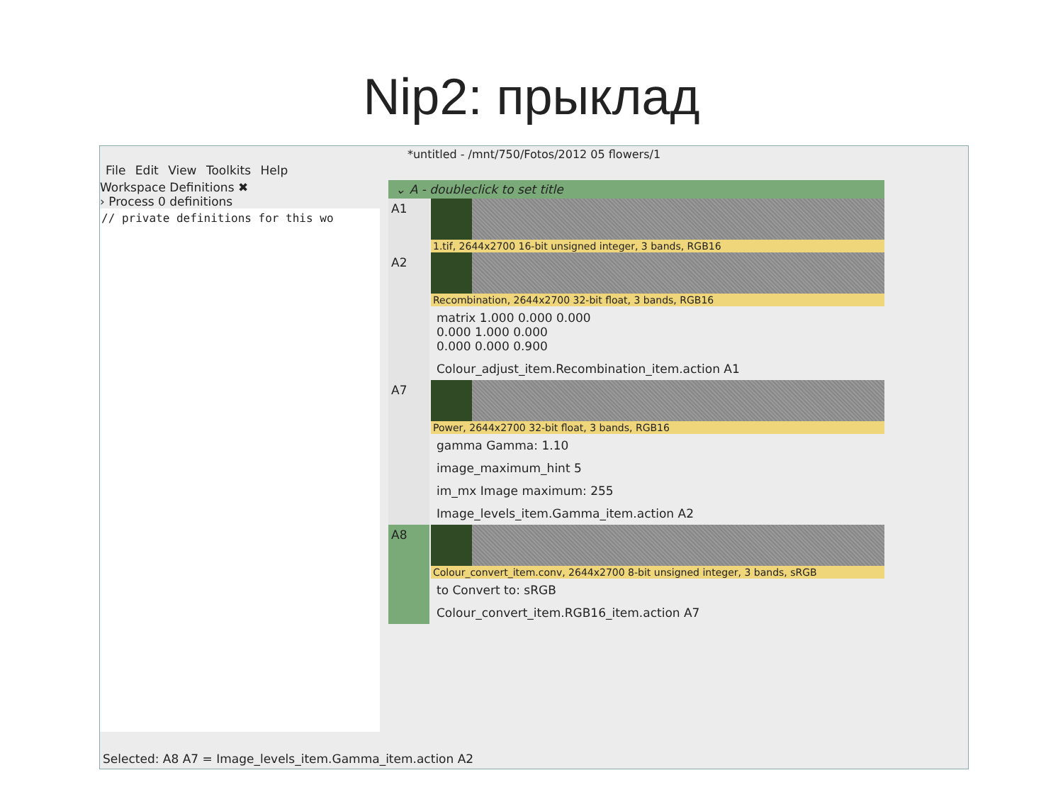Nip2: прыклад
*untitled - /mnt/750/Fotos/2012 05 flowers/1
File Edit View Toolkits Help
Workspace Definitions ✖
› Process 0 definitions
// private definitions for this wo
⌄ A - doubleclick to set title
A1
1.tif, 2644x2700 16-bit unsigned integer, 3 bands, RGB16
A2
Recombination, 2644x2700 32-bit float, 3 bands, RGB16
matrix 1.000 0.000 0.000
0.000 1.000 0.000
0.000 0.000 0.900
Colour_adjust_item.Recombination_item.action A1
A7
Power, 2644x2700 32-bit float, 3 bands, RGB16
gamma Gamma: 1.10
image_maximum_hint 5
im_mx Image maximum: 255
Image_levels_item.Gamma_item.action A2
A8
Colour_convert_item.conv, 2644x2700 8-bit unsigned integer, 3 bands, sRGB
to Convert to: sRGB
Colour_convert_item.RGB16_item.action A7
Selected: A8 A7 = Image_levels_item.Gamma_item.action A2